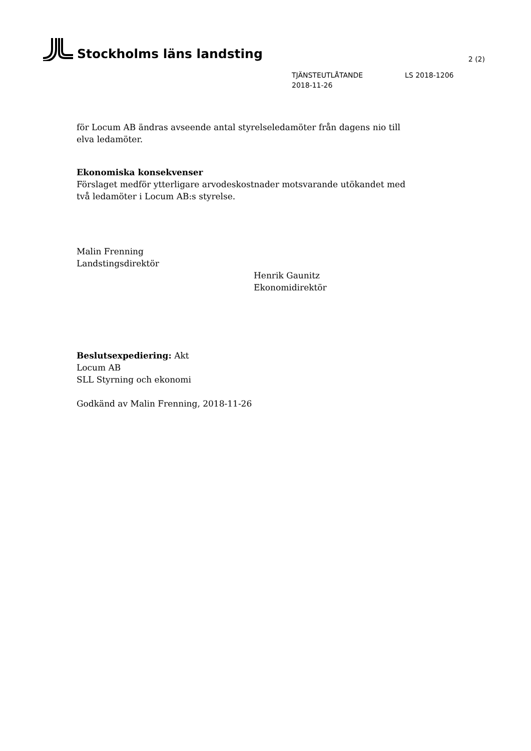Stockholms läns landsting
2 (2)
TJÄNSTEUTLÅTANDE LS 2018-1206
2018-11-26
för Locum AB ändras avseende antal styrelseledamöter från dagens nio till elva ledamöter.
Ekonomiska konsekvenser
Förslaget medför ytterligare arvodeskostnader motsvarande utökandet med två ledamöter i Locum AB:s styrelse.
Malin Frenning
Landstingsdirektör
Henrik Gaunitz
Ekonomidirektör
Beslutsexpediering: Akt
Locum AB
SLL Styrning och ekonomi
Godkänd av Malin Frenning, 2018-11-26